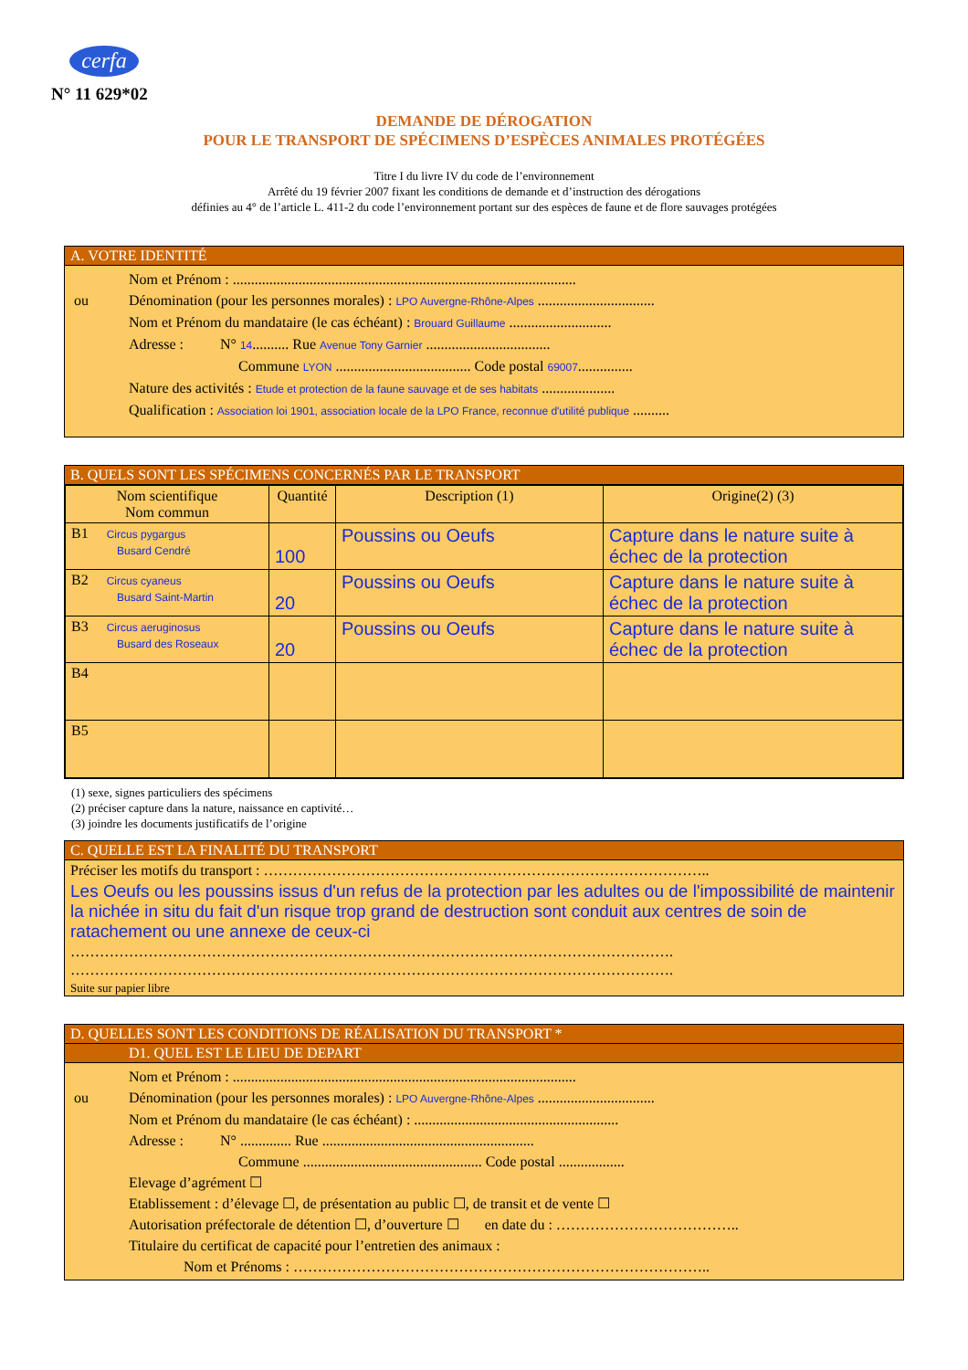cerfa
N° 11 629*02
DEMANDE DE DÉROGATION
POUR LE TRANSPORT DE SPÉCIMENS D’ESPÈCES ANIMALES PROTÉGÉES
Titre I du livre IV du code de l’environnement
Arrêté du 19 février 2007 fixant les conditions de demande et d’instruction des dérogations
définies au 4° de l’article L. 411-2 du code l’environnement portant sur des espèces de faune et de flore sauvages protégées
A. VOTRE IDENTITÉ
Nom et Prénom : ..............................................................................................
ou Dénomination (pour les personnes morales) : LPO Auvergne-Rhône-Alpes ................................
Nom et Prénom du mandataire (le cas échéant) : Brouard Guillaume ............................
Adresse : N° 14.......... Rue Avenue Tony Garnier ..................................
Commune LYON ..................................... Code postal 69007...............
Nature des activités : Etude et protection de la faune sauvage et de ses habitats ....................
Qualification : Association loi 1901, association locale de la LPO France, reconnue d'utilité publique ..........
B. QUELS SONT LES SPÉCIMENS CONCERNÉS PAR LE TRANSPORT
| Nom scientifique Nom commun | Quantité | Description (1) | Origine(2) (3) |
| --- | --- | --- | --- |
| B1 Circus pygargus Busard Cendré | 100 | Poussins ou Oeufs | Capture dans le nature suite à échec de la protection |
| B2 Circus cyaneus Busard Saint-Martin | 20 | Poussins ou Oeufs | Capture dans le nature suite à échec de la protection |
| B3 Circus aeruginosus Busard des Roseaux | 20 | Poussins ou Oeufs | Capture dans le nature suite à échec de la protection |
| B4 | | | |
| B5 | | | |
(1) sexe, signes particuliers des spécimens
(2) préciser capture dans la nature, naissance en captivité…
(3) joindre les documents justificatifs de l’origine
C. QUELLE EST LA FINALITÉ DU TRANSPORT
Préciser les motifs du transport : ………………………………………………………………………………..
Les Oeufs ou les poussins issus d'un refus de la protection par les adultes ou de l'impossibilité de maintenir la nichée in situ du fait d'un risque trop grand de destruction sont conduit aux centres de soin de ratachement ou une annexe de ceux-ci
…………………………………………………………………………………………………………….
…………………………………………………………………………………………………………….
Suite sur papier libre
D. QUELLES SONT LES CONDITIONS DE RÉALISATION DU TRANSPORT *
D1. QUEL EST LE LIEU DE DEPART
Nom et Prénom : ..............................................................................................
ou Dénomination (pour les personnes morales) : LPO Auvergne-Rhône-Alpes ................................
Nom et Prénom du mandataire (le cas échéant) : ........................................................
Adresse : N° .............. Rue ..........................................................
Commune ................................................. Code postal ..................
Elevage d’agrément ☐
Etablissement : d’élevage ☐, de présentation au public ☐, de transit et de vente ☐
Autorisation préfectorale de détention ☐, d’ouverture ☐ en date du : ………………………………..
Titulaire du certificat de capacité pour l’entretien des animaux :
Nom et Prénoms : …………………………………………………………………………..